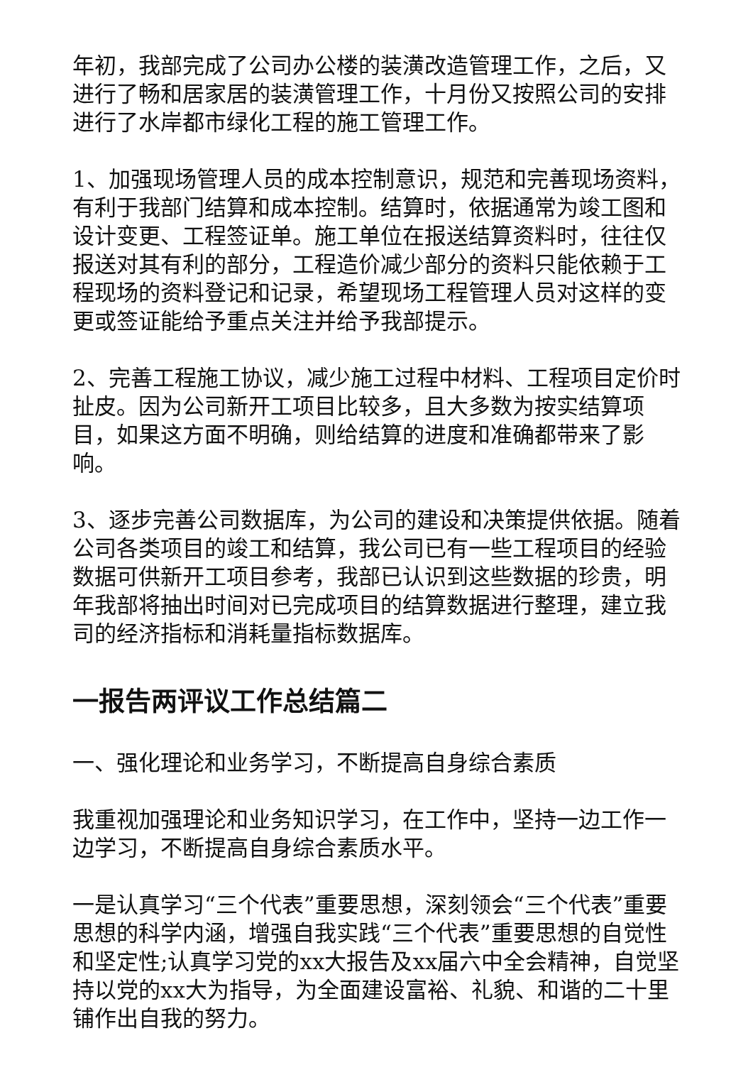年初，我部完成了公司办公楼的装潢改造管理工作，之后，又进行了畅和居家居的装潢管理工作，十月份又按照公司的安排进行了水岸都市绿化工程的施工管理工作。
1、加强现场管理人员的成本控制意识，规范和完善现场资料，有利于我部门结算和成本控制。结算时，依据通常为竣工图和设计变更、工程签证单。施工单位在报送结算资料时，往往仅报送对其有利的部分，工程造价减少部分的资料只能依赖于工程现场的资料登记和记录，希望现场工程管理人员对这样的变更或签证能给予重点关注并给予我部提示。
2、完善工程施工协议，减少施工过程中材料、工程项目定价时扯皮。因为公司新开工项目比较多，且大多数为按实结算项目，如果这方面不明确，则给结算的进度和准确都带来了影响。
3、逐步完善公司数据库，为公司的建设和决策提供依据。随着公司各类项目的竣工和结算，我公司已有一些工程项目的经验数据可供新开工项目参考，我部已认识到这些数据的珍贵，明年我部将抽出时间对已完成项目的结算数据进行整理，建立我司的经济指标和消耗量指标数据库。
一报告两评议工作总结篇二
一、强化理论和业务学习，不断提高自身综合素质
我重视加强理论和业务知识学习，在工作中，坚持一边工作一边学习，不断提高自身综合素质水平。
一是认真学习“三个代表”重要思想，深刻领会“三个代表”重要思想的科学内涵，增强自我实践“三个代表”重要思想的自觉性和坚定性;认真学习党的xx大报告及xx届六中全会精神，自觉坚持以党的xx大为指导，为全面建设富裕、礼貌、和谐的二十里铺作出自我的努力。